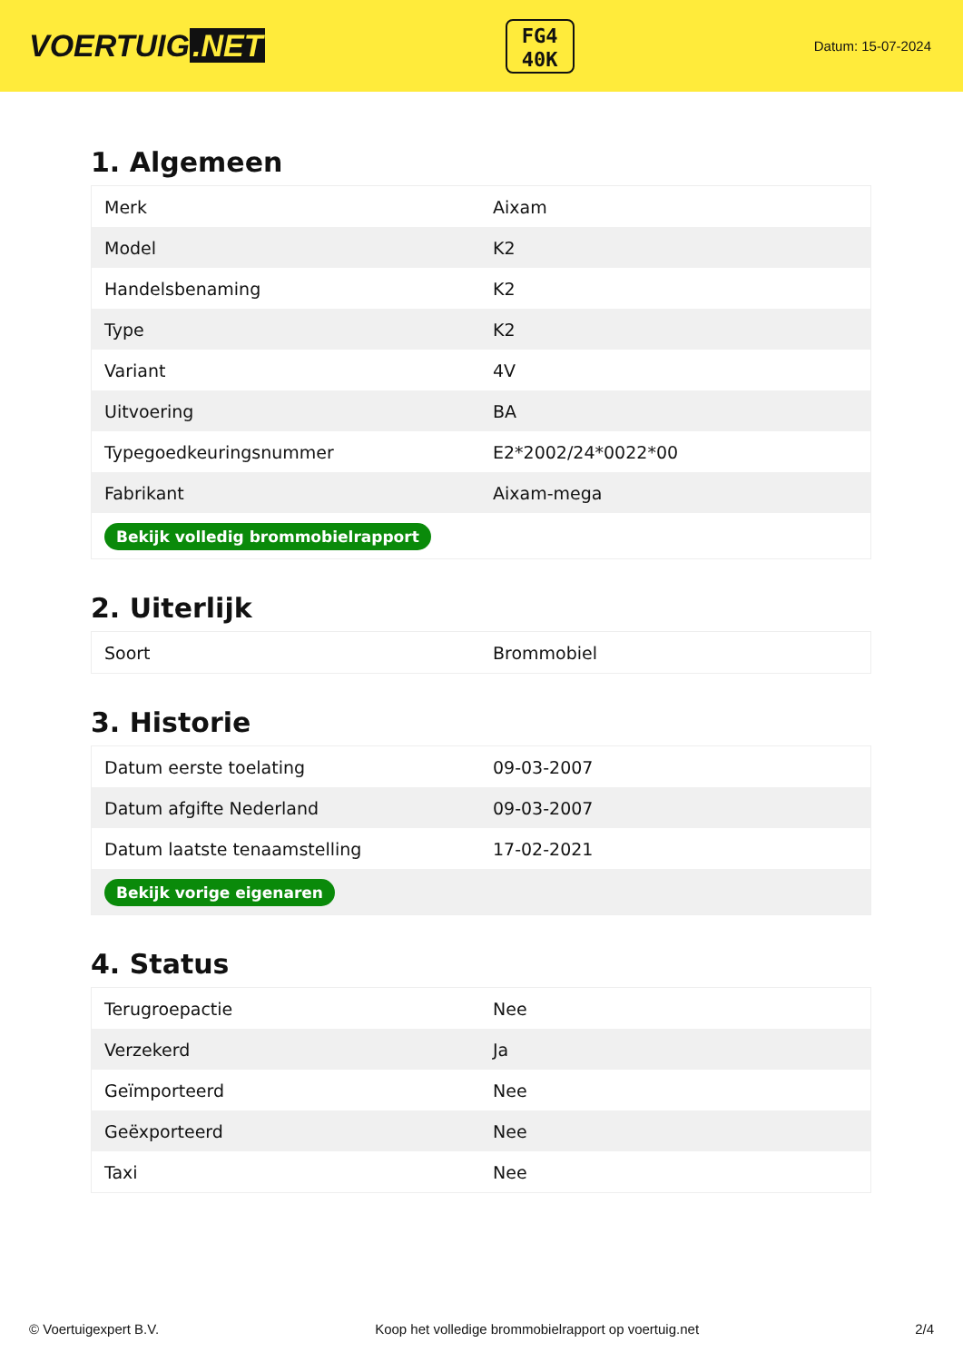VOERTUIG.NET
FG4
40K
Datum: 15-07-2024
1. Algemeen
| Merk | Aixam |
| Model | K2 |
| Handelsbenaming | K2 |
| Type | K2 |
| Variant | 4V |
| Uitvoering | BA |
| Typegoedkeuringsnummer | E2*2002/24*0022*00 |
| Fabrikant | Aixam-mega |
| Bekijk volledig brommobielrapport | |
2. Uiterlijk
| Soort | Brommobiel |
3. Historie
| Datum eerste toelating | 09-03-2007 |
| Datum afgifte Nederland | 09-03-2007 |
| Datum laatste tenaamstelling | 17-02-2021 |
| Bekijk vorige eigenaren | |
4. Status
| Terugroepactie | Nee |
| Verzekerd | Ja |
| Geïmporteerd | Nee |
| Geëxporteerd | Nee |
| Taxi | Nee |
© Voertuigexpert B.V. Koop het volledige brommobielrapport op voertuig.net 2/4